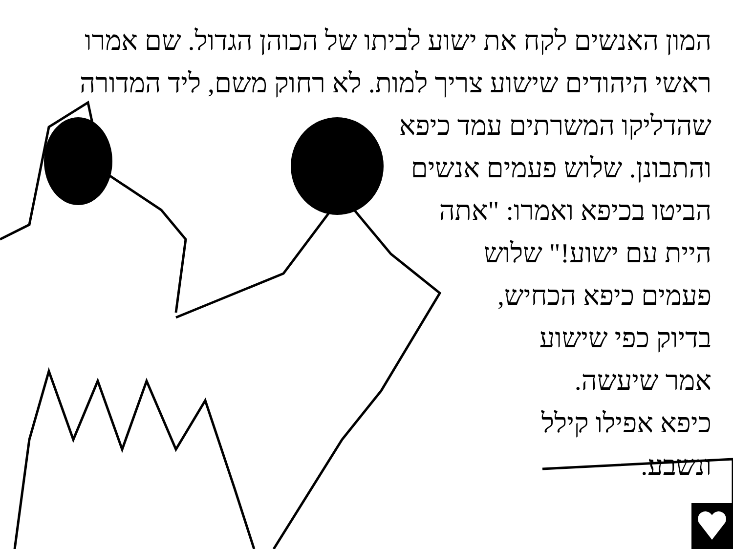המון האנשים לקח את ישוע לביתו של הכוהן הגדול. שם אמרו
ראשי היהודים שישוע צריך למות. לא רחוק משם, ליד המדורה
שהדליקו המשרתים עמד כיפא
והתבונן. שלוש פעמים אנשים
הביטו בכיפא ואמרו: "אתה
היית עם ישוע!" שלוש
פעמים כיפא הכחיש,
בדיוק כפי שישוע
אמר שיעשה.
כיפא אפילו קילל
ונשבע.